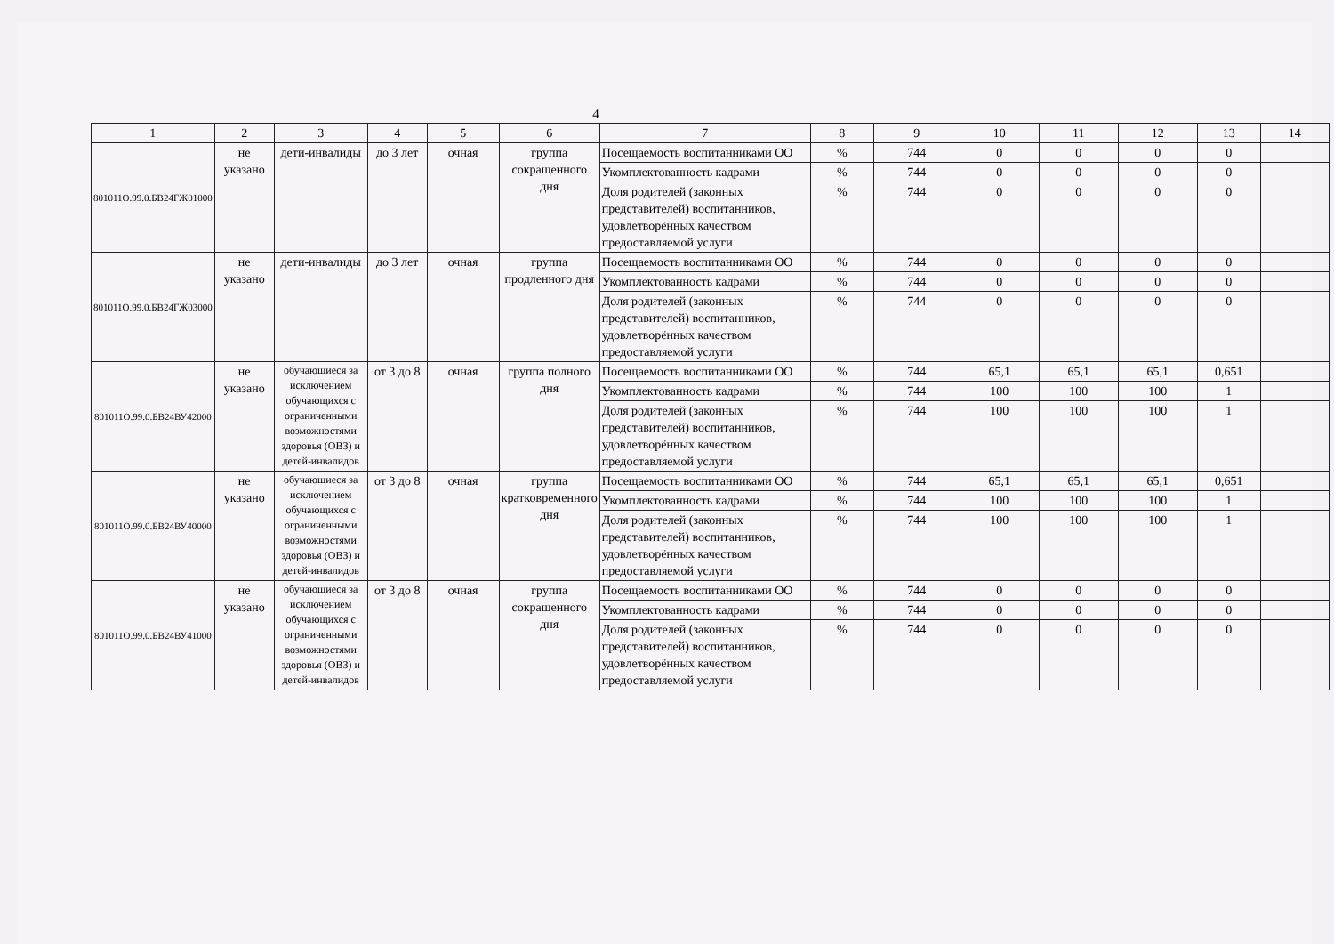4
| 1 | 2 | 3 | 4 | 5 | 6 | 7 | 8 | 9 | 10 | 11 | 12 | 13 | 14 |
| --- | --- | --- | --- | --- | --- | --- | --- | --- | --- | --- | --- | --- | --- |
| 801011О.99.0.БВ24ГЖ01000 | не указано | дети-инвалиды | до 3 лет | очная | группа сокращенного дня | Посещаемость воспитанниками ОО | % | 744 | 0 | 0 | 0 | 0 | |
| | | | | | | Укомплектованность кадрами | % | 744 | 0 | 0 | 0 | 0 | |
| | | | | | | Доля родителей (законных представителей) воспитанников, удовлетворённых качеством предоставляемой услуги | % | 744 | 0 | 0 | 0 | 0 | |
| 801011О.99.0.БВ24ГЖ03000 | не указано | дети-инвалиды | до 3 лет | очная | группа продленного дня | Посещаемость воспитанниками ОО | % | 744 | 0 | 0 | 0 | 0 | |
| | | | | | | Укомплектованность кадрами | % | 744 | 0 | 0 | 0 | 0 | |
| | | | | | | Доля родителей (законных представителей) воспитанников, удовлетворённых качеством предоставляемой услуги | % | 744 | 0 | 0 | 0 | 0 | |
| 801011О.99.0.БВ24ВУ42000 | не указано | обучающиеся за исключением обучающихся с ограниченными возможностями здоровья (ОВЗ) и детей-инвалидов | от 3 до 8 | очная | группа полного дня | Посещаемость воспитанниками ОО | % | 744 | 65,1 | 65,1 | 65,1 | 0,651 | |
| | | | | | | Укомплектованность кадрами | % | 744 | 100 | 100 | 100 | 1 | |
| | | | | | | Доля родителей (законных представителей) воспитанников, удовлетворённых качеством предоставляемой услуги | % | 744 | 100 | 100 | 100 | 1 | |
| 801011О.99.0.БВ24ВУ40000 | не указано | обучающиеся за исключением обучающихся с ограниченными возможностями здоровья (ОВЗ) и детей-инвалидов | от 3 до 8 | очная | группа кратковременного дня | Посещаемость воспитанниками ОО | % | 744 | 65,1 | 65,1 | 65,1 | 0,651 | |
| | | | | | | Укомплектованность кадрами | % | 744 | 100 | 100 | 100 | 1 | |
| | | | | | | Доля родителей (законных представителей) воспитанников, удовлетворённых качеством предоставляемой услуги | % | 744 | 100 | 100 | 100 | 1 | |
| 801011О.99.0.БВ24ВУ41000 | не указано | обучающиеся за исключением обучающихся с ограниченными возможностями здоровья (ОВЗ) и детей-инвалидов | от 3 до 8 | очная | группа сокращенного дня | Посещаемость воспитанниками ОО | % | 744 | 0 | 0 | 0 | 0 | |
| | | | | | | Укомплектованность кадрами | % | 744 | 0 | 0 | 0 | 0 | |
| | | | | | | Доля родителей (законных представителей) воспитанников, удовлетворённых качеством предоставляемой услуги | % | 744 | 0 | 0 | 0 | 0 | |